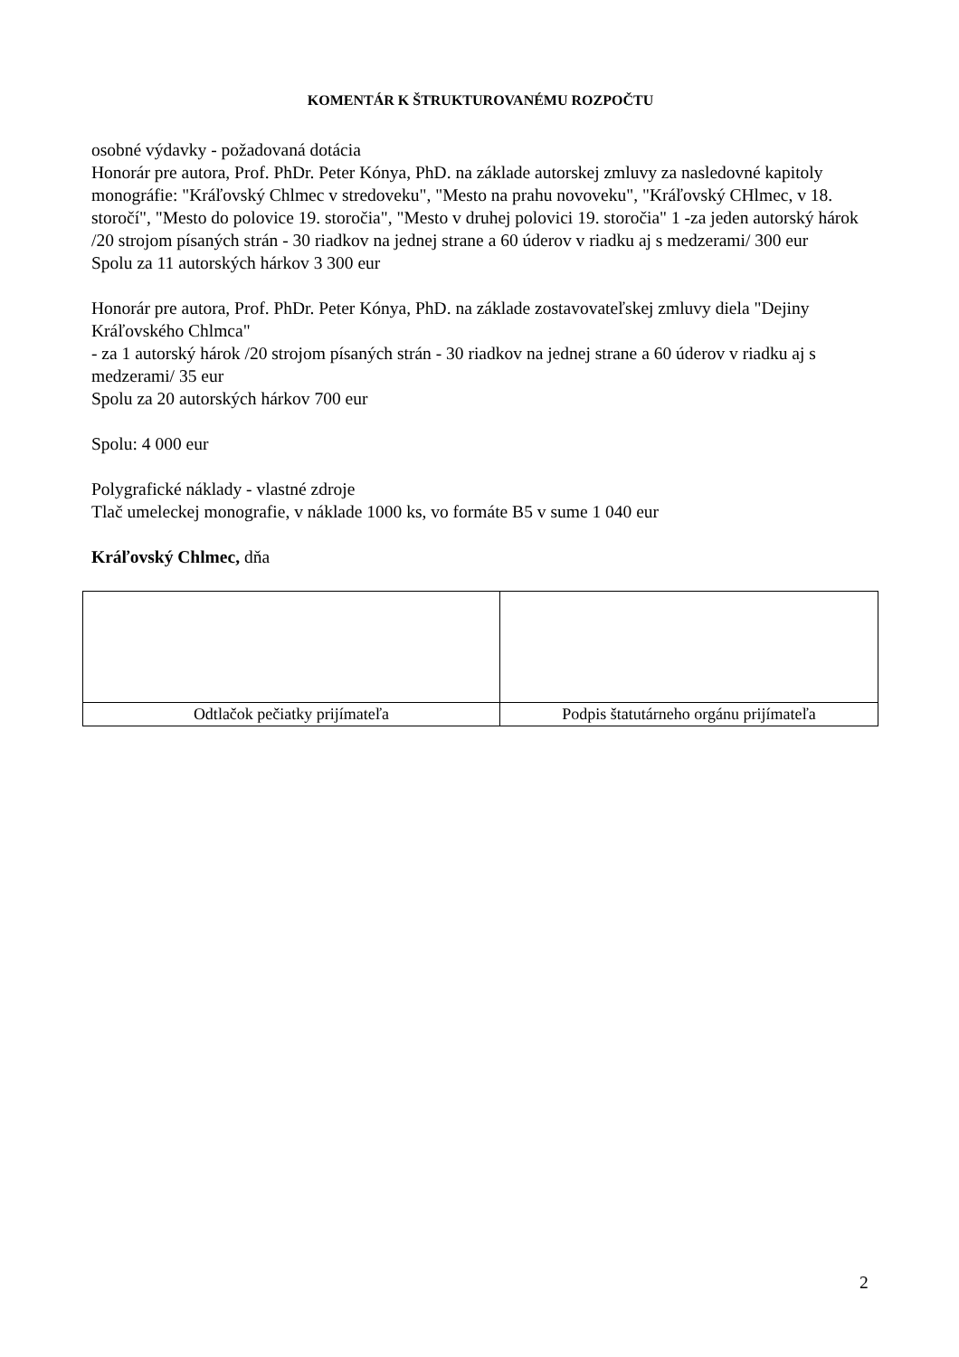KOMENTÁR K ŠTRUKTUROVANÉMU ROZPOČTU
osobné výdavky - požadovaná dotácia
Honorár pre autora, Prof. PhDr. Peter Kónya, PhD. na základe autorskej zmluvy za nasledovné kapitoly monográfie: "Kráľovský Chlmec v stredoveku", "Mesto na prahu novoveku", "Kráľovský CHlmec, v 18. storočí", "Mesto do polovice 19. storočia", "Mesto v druhej polovici 19. storočia" 1 -za jeden autorský hárok /20 strojom písaných strán - 30 riadkov na jednej strane a 60 úderov v riadku aj s medzerami/ 300 eur
Spolu za 11 autorských hárkov 3 300 eur
Honorár pre autora, Prof. PhDr. Peter Kónya, PhD. na základe zostavovateľskej zmluvy diela "Dejiny Kráľovského Chlmca"
- za 1 autorský hárok /20 strojom písaných strán - 30 riadkov na jednej strane a 60 úderov v riadku aj s medzerami/ 35 eur
Spolu za 20 autorských hárkov 700 eur
Spolu: 4 000 eur
Polygrafické náklady - vlastné zdroje
Tlač umeleckej monografie, v náklade 1000 ks, vo formáte B5 v sume 1 040 eur
Kráľovský Chlmec, dňa
| Odtlačok pečiatky prijímateľa | Podpis štatutárneho orgánu prijímateľa |
2